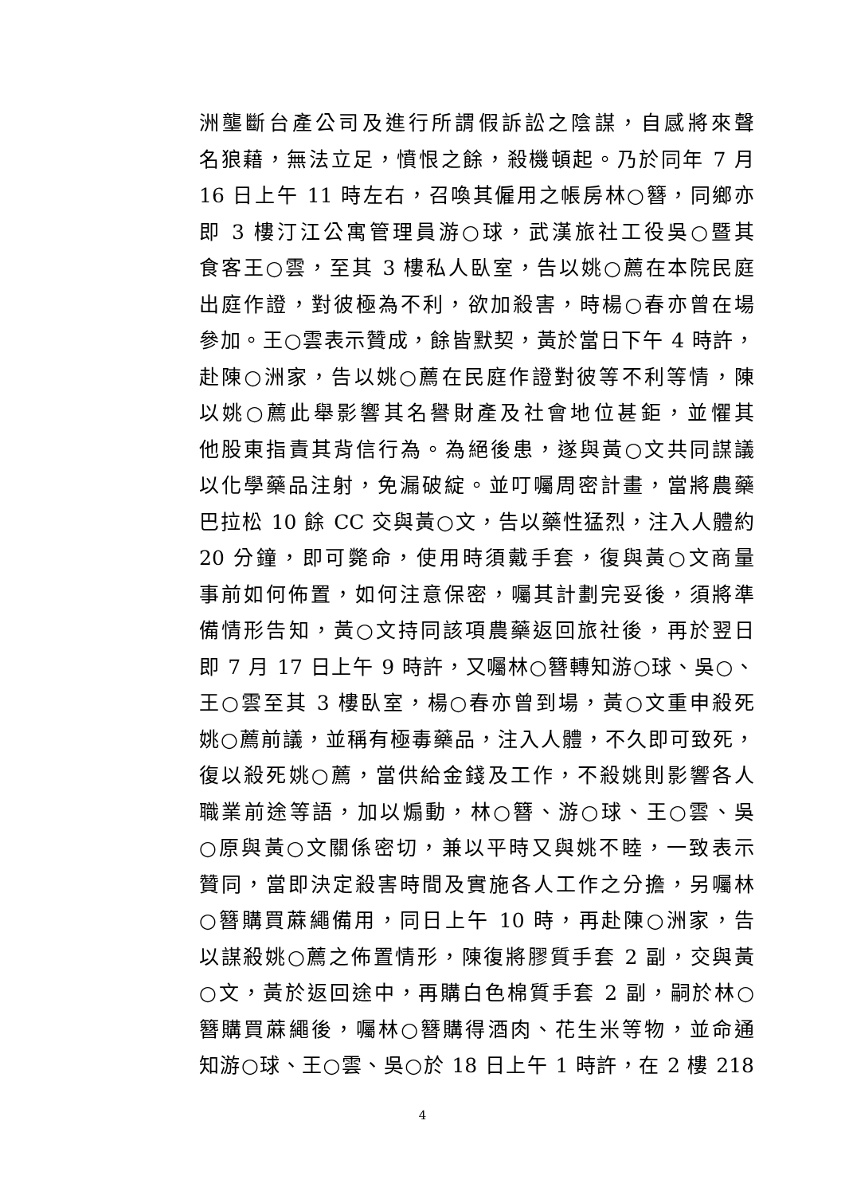洲壟斷台產公司及進行所謂假訴訟之陰謀，自感將來聲
名狼藉，無法立足，憤恨之餘，殺機頓起。乃於同年 7 月
16 日上午 11 時左右，召喚其僱用之帳房林○簪，同鄉亦
即 3 樓汀江公寓管理員游○球，武漢旅社工役吳○暨其
食客王○雲，至其 3 樓私人臥室，告以姚○薦在本院民庭
出庭作證，對彼極為不利，欲加殺害，時楊○春亦曾在場
參加。王○雲表示贊成，餘皆默契，黃於當日下午 4 時許，
赴陳○洲家，告以姚○薦在民庭作證對彼等不利等情，陳
以姚○薦此舉影響其名譽財產及社會地位甚鉅，並懼其
他股東指責其背信行為。為絕後患，遂與黃○文共同謀議
以化學藥品注射，免漏破綻。並叮囑周密計畫，當將農藥
巴拉松 10 餘 CC 交與黃○文，告以藥性猛烈，注入人體約
20 分鐘，即可斃命，使用時須戴手套，復與黃○文商量
事前如何佈置，如何注意保密，囑其計劃完妥後，須將準
備情形告知，黃○文持同該項農藥返回旅社後，再於翌日
即 7 月 17 日上午 9 時許，又囑林○簪轉知游○球、吳○、
王○雲至其 3 樓臥室，楊○春亦曾到場，黃○文重申殺死
姚○薦前議，並稱有極毒藥品，注入人體，不久即可致死，
復以殺死姚○薦，當供給金錢及工作，不殺姚則影響各人
職業前途等語，加以煽動，林○簪、游○球、王○雲、吳
○原與黃○文關係密切，兼以平時又與姚不睦，一致表示
贊同，當即決定殺害時間及實施各人工作之分擔，另囑林
○簪購買蔴繩備用，同日上午 10 時，再赴陳○洲家，告
以謀殺姚○薦之佈置情形，陳復將膠質手套 2 副，交與黃
○文，黃於返回途中，再購白色棉質手套 2 副，嗣於林○
簪購買蔴繩後，囑林○簪購得酒肉、花生米等物，並命通
知游○球、王○雲、吳○於 18 日上午 1 時許，在 2 樓 218
4